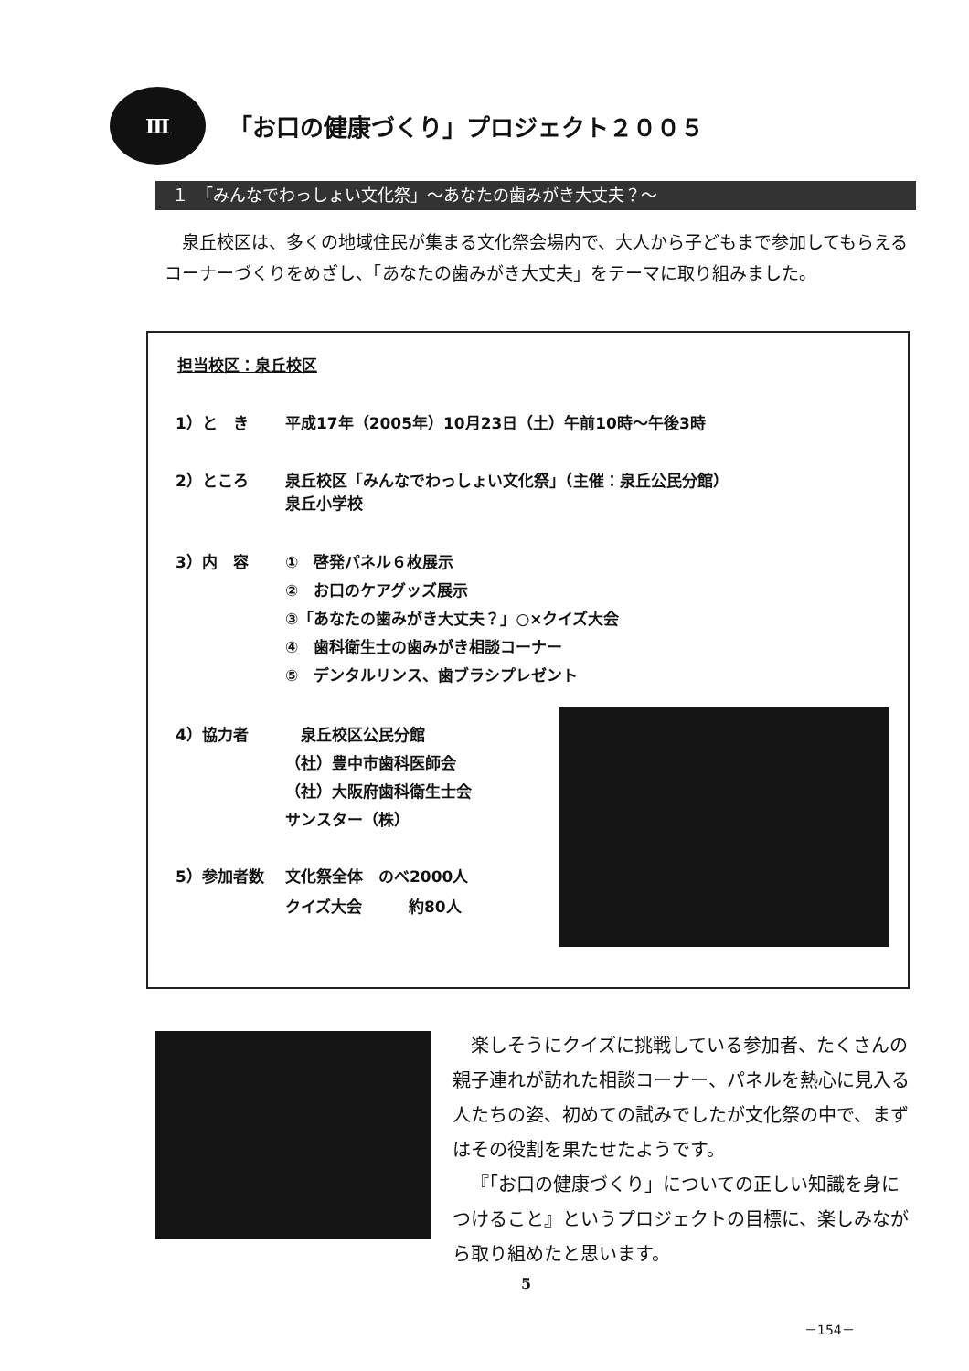Ⅲ
「お口の健康づくり」プロジェクト２００５
１　「みんなでわっしょい文化祭」～あなたの歯みがき大丈夫？～
泉丘校区は、多くの地域住民が集まる文化祭会場内で、大人から子どもまで参加してもらえるコーナーづくりをめざし、「あなたの歯みがき大丈夫」をテーマに取り組みました。
担当校区：泉丘校区
1）と　き 平成17年（2005年）10月23日（土）午前10時～午後3時
2）ところ 泉丘校区「みんなでわっしょい文化祭」（主催：泉丘公民分館）
泉丘小学校
3）内　容 ①　啓発パネル６枚展示
②　お口のケアグッズ展示
③「あなたの歯みがき大丈夫？」○×クイズ大会
④　歯科衛生士の歯みがき相談コーナー
⑤　デンタルリンス、歯ブラシプレゼント
4）協力者　泉丘校区公民分館
（社）豊中市歯科医師会
（社）大阪府歯科衛生士会
サンスター（株）
5）参加者数 文化祭全体　のべ2000人
クイズ大会　　　約80人
楽しそうにクイズに挑戦している参加者、たくさんの親子連れが訪れた相談コーナー、パネルを熱心に見入る人たちの姿、初めての試みでしたが文化祭の中で、まずはその役割を果たせたようです。
『「お口の健康づくり」についての正しい知識を身につけること』というプロジェクトの目標に、楽しみながら取り組めたと思います。
5
－154－